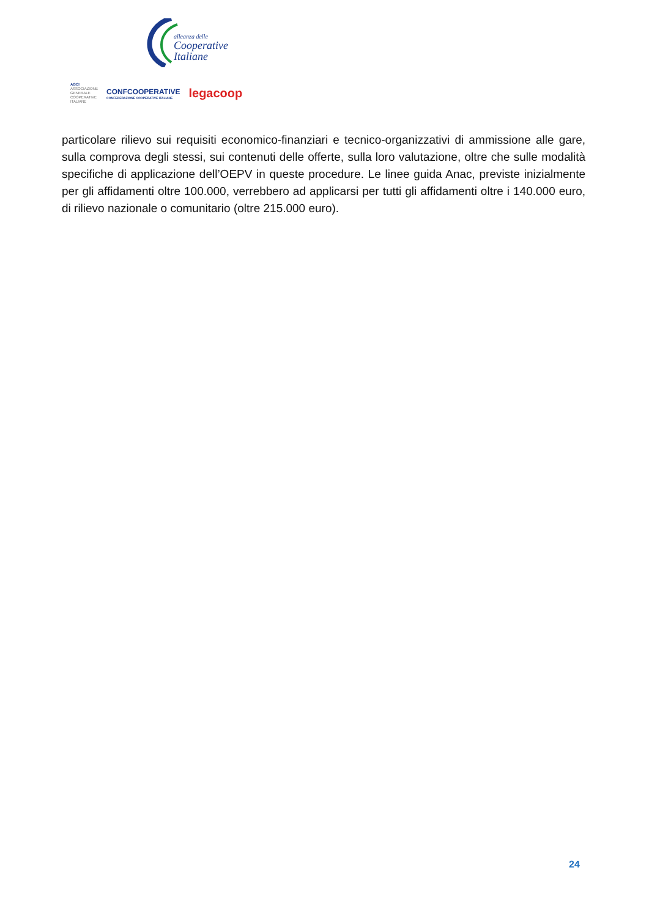alleanza delle
Cooperative
Italiane
AGCI
ASSOCIAZIONE
GENERALE
COOPERATIVE
ITALIANE
CONFCOOPERATIVE
CONFEDERAZIONE COOPERATIVE ITALIANE
legacoop
particolare rilievo sui requisiti economico-finanziari e tecnico-organizzativi di ammissione alle gare, sulla comprova degli stessi, sui contenuti delle offerte, sulla loro valutazione, oltre che sulle modalità specifiche di applicazione dell’OEPV in queste procedure. Le linee guida Anac, previste inizialmente per gli affidamenti oltre 100.000, verrebbero ad applicarsi per tutti gli affidamenti oltre i 140.000 euro, di rilievo nazionale o comunitario (oltre 215.000 euro).
24